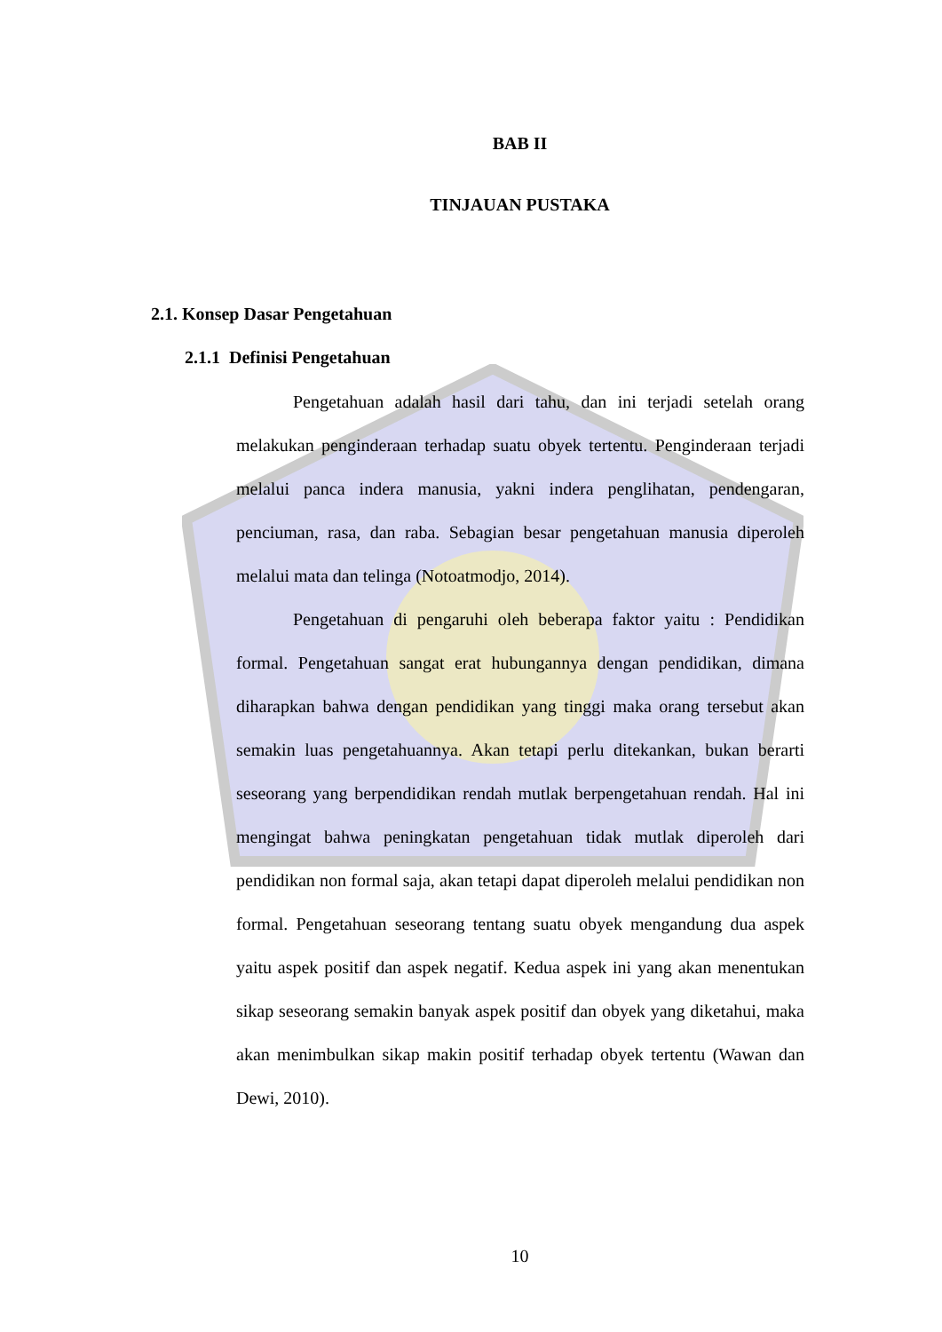BAB II
TINJAUAN PUSTAKA
2.1. Konsep Dasar Pengetahuan
2.1.1 Definisi Pengetahuan
Pengetahuan adalah hasil dari tahu, dan ini terjadi setelah orang melakukan penginderaan terhadap suatu obyek tertentu. Penginderaan terjadi melalui panca indera manusia, yakni indera penglihatan, pendengaran, penciuman, rasa, dan raba. Sebagian besar pengetahuan manusia diperoleh melalui mata dan telinga (Notoatmodjo, 2014).
Pengetahuan di pengaruhi oleh beberapa faktor yaitu : Pendidikan formal. Pengetahuan sangat erat hubungannya dengan pendidikan, dimana diharapkan bahwa dengan pendidikan yang tinggi maka orang tersebut akan semakin luas pengetahuannya. Akan tetapi perlu ditekankan, bukan berarti seseorang yang berpendidikan rendah mutlak berpengetahuan rendah. Hal ini mengingat bahwa peningkatan pengetahuan tidak mutlak diperoleh dari pendidikan non formal saja, akan tetapi dapat diperoleh melalui pendidikan non formal. Pengetahuan seseorang tentang suatu obyek mengandung dua aspek yaitu aspek positif dan aspek negatif. Kedua aspek ini yang akan menentukan sikap seseorang semakin banyak aspek positif dan obyek yang diketahui, maka akan menimbulkan sikap makin positif terhadap obyek tertentu (Wawan dan Dewi, 2010).
10